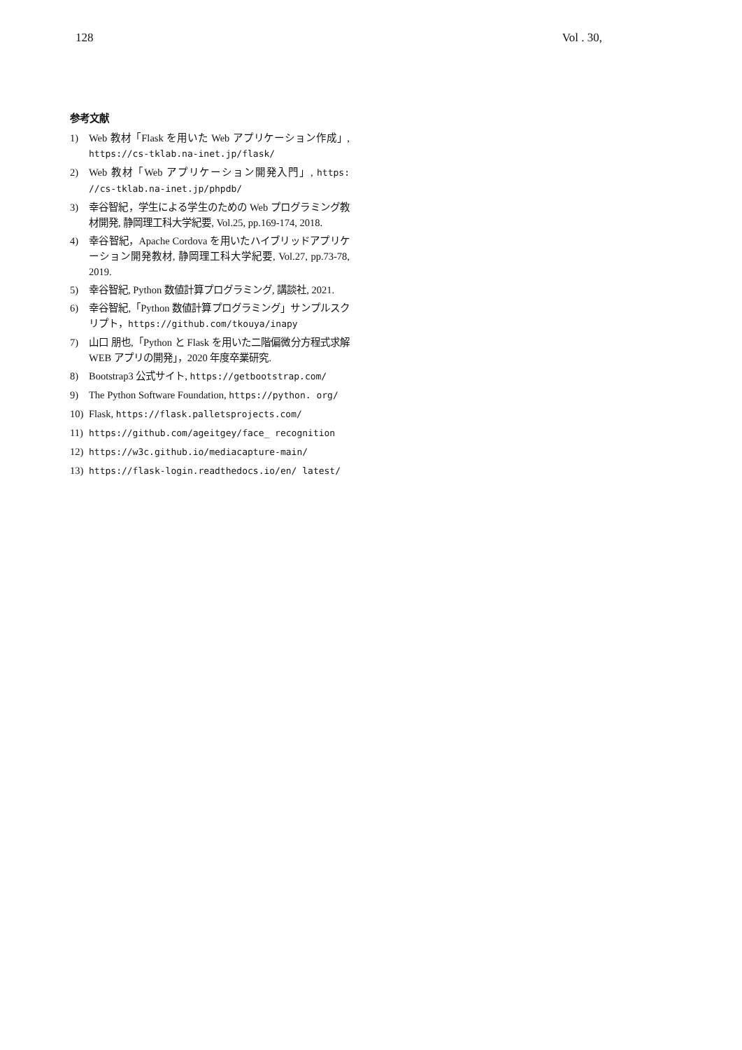128 Vol . 30,
参考文献
1) Web 教材「Flask を用いた Web アプリケーション作成」, https://cs-tklab.na-inet.jp/flask/
2) Web 教材「Web アプリケーション開発入門」, https: //cs-tklab.na-inet.jp/phpdb/
3) 幸谷智紀，学生による学生のための Web プログラミング教材開発, 静岡理工科大学紀要, Vol.25, pp.169-174, 2018.
4) 幸谷智紀，Apache Cordova を用いたハイブリッドアプリケーション開発教材, 静岡理工科大学紀要, Vol.27, pp.73-78, 2019.
5) 幸谷智紀, Python 数値計算プログラミング, 講談社, 2021.
6) 幸谷智紀,「Python 数値計算プログラミング」サンプルスクリプト，https://github.com/tkouya/inapy
7) 山口 朋也,「Python と Flask を用いた二階偏微分方程式求解 WEB アプリの開発」，2020 年度卒業研究.
8) Bootstrap3 公式サイト, https://getbootstrap.com/
9) The Python Software Foundation, https://python. org/
10) Flask, https://flask.palletsprojects.com/
11) https://github.com/ageitgey/face_ recognition
12) https://w3c.github.io/mediacapture-main/
13) https://flask-login.readthedocs.io/en/ latest/